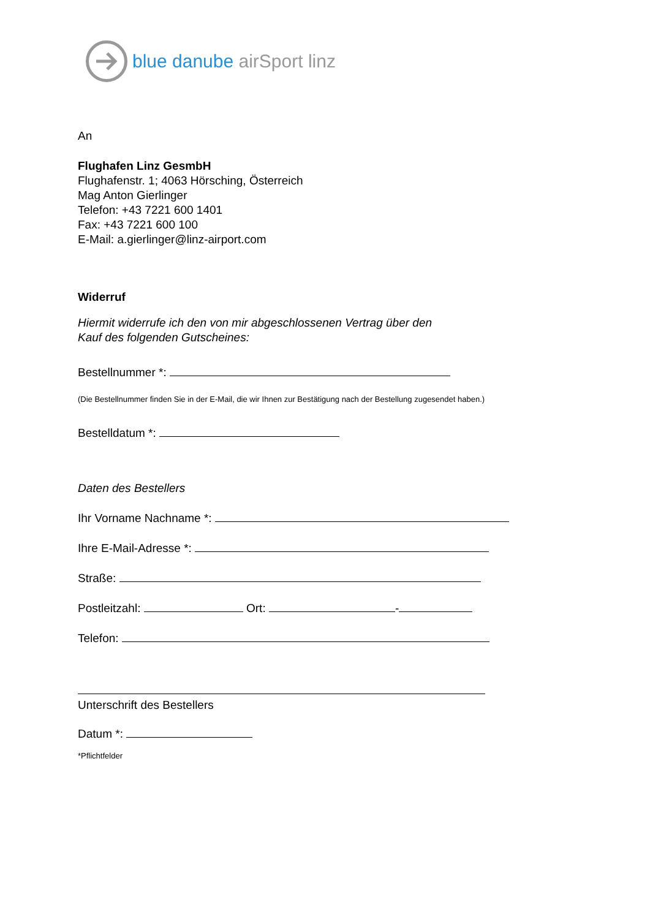blue danube airSport linz
An
Flughafen Linz GesmbH
Flughafenstr. 1; 4063 Hörsching, Österreich
Mag Anton Gierlinger
Telefon: +43 7221 600 1401
Fax: +43 7221 600 100
E-Mail: a.gierlinger@linz-airport.com
Widerruf
Hiermit widerrufe ich den von mir abgeschlossenen Vertrag über den
Kauf des folgenden Gutscheines:
Bestellnummer *:
(Die Bestellnummer finden Sie in der E-Mail, die wir Ihnen zur Bestätigung nach der Bestellung zugesendet haben.)
Bestelldatum *:
Daten des Bestellers
Ihr Vorname Nachname *:
Ihre E-Mail-Adresse *:
Straße:
Postleitzahl: Ort: -
Telefon:
Unterschrift des Bestellers
Datum *:
*Pflichtfelder